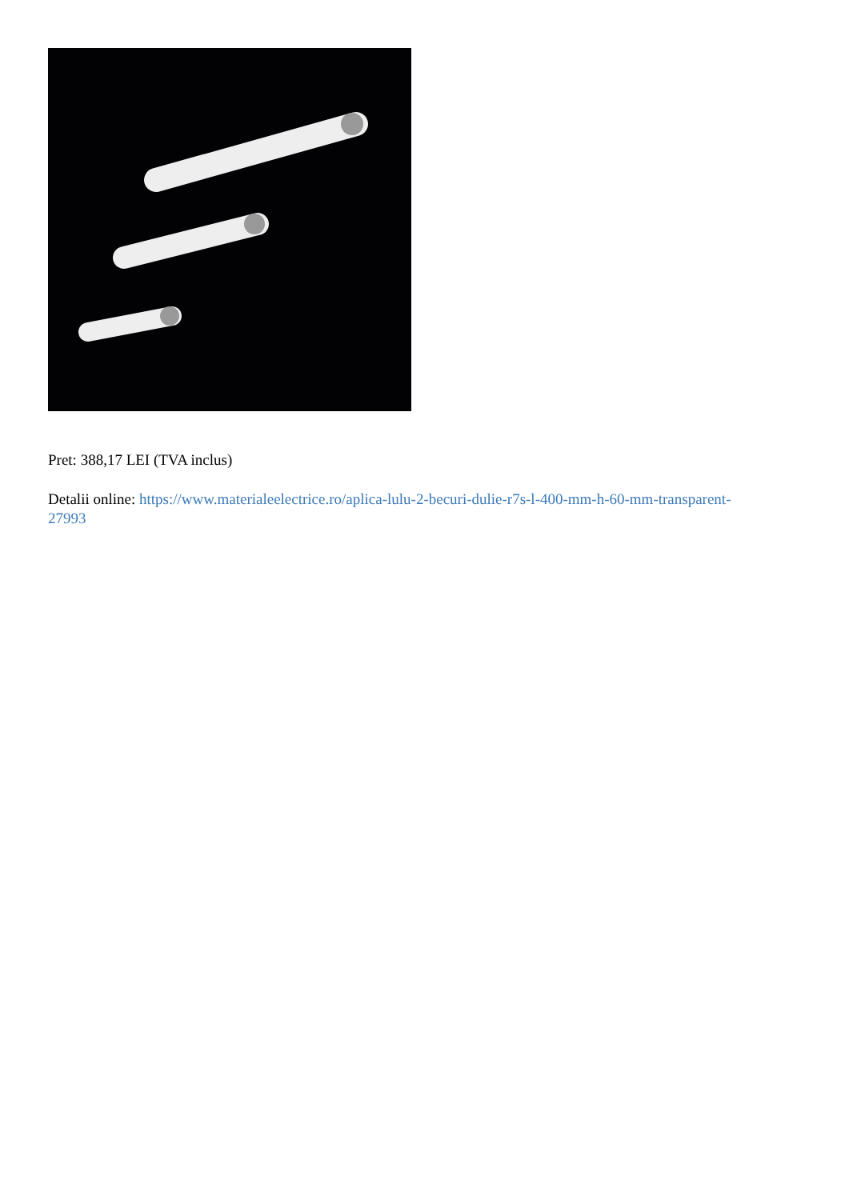Pret: 388,17 LEI (TVA inclus)
Detalii online: https://www.materialeelectrice.ro/aplica-lulu-2-becuri-dulie-r7s-l-400-mm-h-60-mm-transparent-27993